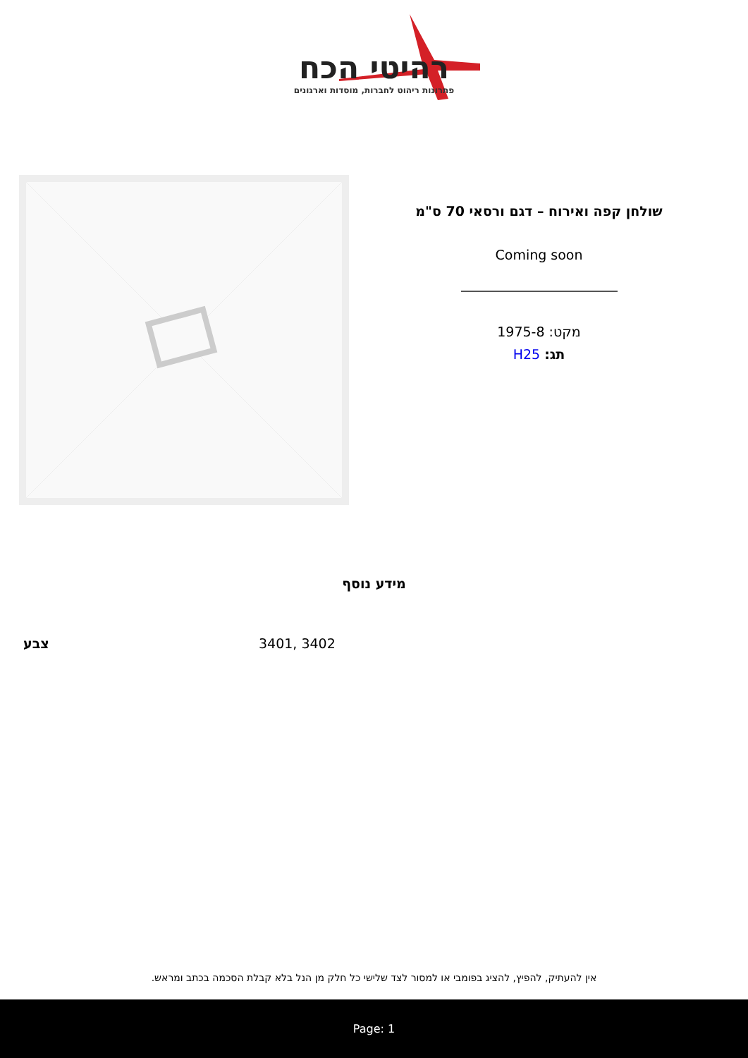רהיטי הכח
פתרונות ריהוט לחברות, מוסדות וארגונים
שולחן קפה ואירוח – דגם ורסאי 70 ס"מ
Coming soon
מקט: 1975-8
תג: H25
מידע נוסף
| צבע | 3401, 3402 |
אין להעתיק, להפיץ, להציג בפומבי או למסור לצד שלישי כל חלק מן הנל בלא קבלת הסכמה בכתב ומראש.
Page: 1